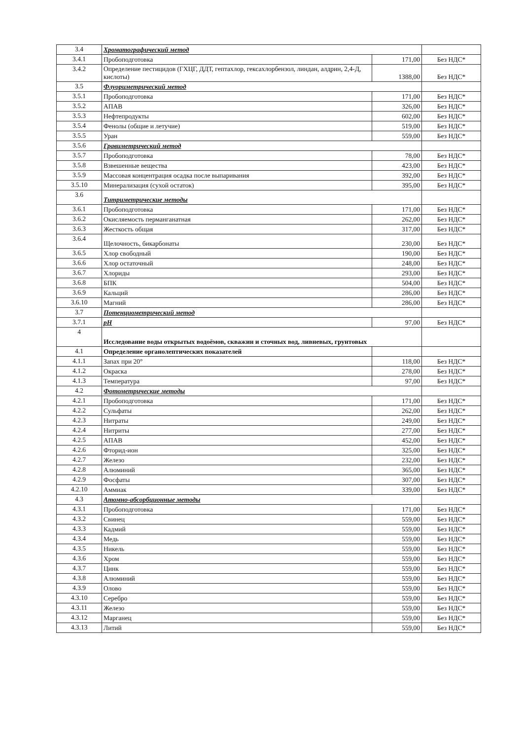| 3.4 | Хроматографический метод | | |
| 3.4.1 | Пробоподготовка | 171,00 | Без НДС* |
| 3.4.2 | Определение пестицидов (ГХЦГ, ДДТ, гептахлор, гексахлорбензол, линдан, алдрин, 2,4-Д, кислоты) | 1388,00 | Без НДС* |
| 3.5 | Флуориметрический метод | | |
| 3.5.1 | Пробоподготовка | 171,00 | Без НДС* |
| 3.5.2 | АПАВ | 326,00 | Без НДС* |
| 3.5.3 | Нефтепродукты | 602,00 | Без НДС* |
| 3.5.4 | Фенолы (общие и летучие) | 519,00 | Без НДС* |
| 3.5.5 | Уран | 559,00 | Без НДС* |
| 3.5.6 | Гравиметрический метод | | |
| 3.5.7 | Пробоподготовка | 78,00 | Без НДС* |
| 3.5.8 | Взвешенные вещества | 423,00 | Без НДС* |
| 3.5.9 | Массовая концентрация осадка после выпаривания | 392,00 | Без НДС* |
| 3.5.10 | Минерализация (сухой остаток) | 395,00 | Без НДС* |
| 3.6 | Титриметрические методы | | |
| 3.6.1 | Пробоподготовка | 171,00 | Без НДС* |
| 3.6.2 | Окисляемость перманганатная | 262,00 | Без НДС* |
| 3.6.3 | Жесткость общая | 317,00 | Без НДС* |
| 3.6.4 | Щелочность, бикарбонаты | 230,00 | Без НДС* |
| 3.6.5 | Хлор свободный | 190,00 | Без НДС* |
| 3.6.6 | Хлор остаточный | 248,00 | Без НДС* |
| 3.6.7 | Хлориды | 293,00 | Без НДС* |
| 3.6.8 | БПК | 504,00 | Без НДС* |
| 3.6.9 | Кальций | 286,00 | Без НДС* |
| 3.6.10 | Магний | 286,00 | Без НДС* |
| 3.7 | Потенциометрический метод | | |
| 3.7.1 | pH | 97,00 | Без НДС* |
| 4 | Исследование воды открытых водоёмов, скважин и сточных вод, ливневых, грунтовых | | |
| 4.1 | Определение органолептических показателей | | |
| 4.1.1 | Запах при 20° | 118,00 | Без НДС* |
| 4.1.2 | Окраска | 278,00 | Без НДС* |
| 4.1.3 | Температура | 97,00 | Без НДС* |
| 4.2 | Фотометрические методы | | |
| 4.2.1 | Пробоподготовка | 171,00 | Без НДС* |
| 4.2.2 | Сульфаты | 262,00 | Без НДС* |
| 4.2.3 | Нитраты | 249,00 | Без НДС* |
| 4.2.4 | Нитриты | 277,00 | Без НДС* |
| 4.2.5 | АПАВ | 452,00 | Без НДС* |
| 4.2.6 | Фторид-ион | 325,00 | Без НДС* |
| 4.2.7 | Железо | 232,00 | Без НДС* |
| 4.2.8 | Алюминий | 365,00 | Без НДС* |
| 4.2.9 | Фосфаты | 307,00 | Без НДС* |
| 4.2.10 | Аммиак | 339,00 | Без НДС* |
| 4.3 | Атомно-абсорбционные методы | | |
| 4.3.1 | Пробоподготовка | 171,00 | Без НДС* |
| 4.3.2 | Свинец | 559,00 | Без НДС* |
| 4.3.3 | Кадмий | 559,00 | Без НДС* |
| 4.3.4 | Медь | 559,00 | Без НДС* |
| 4.3.5 | Никель | 559,00 | Без НДС* |
| 4.3.6 | Хром | 559,00 | Без НДС* |
| 4.3.7 | Цинк | 559,00 | Без НДС* |
| 4.3.8 | Алюминий | 559,00 | Без НДС* |
| 4.3.9 | Олово | 559,00 | Без НДС* |
| 4.3.10 | Серебро | 559,00 | Без НДС* |
| 4.3.11 | Железо | 559,00 | Без НДС* |
| 4.3.12 | Марганец | 559,00 | Без НДС* |
| 4.3.13 | Литий | 559,00 | Без НДС* |